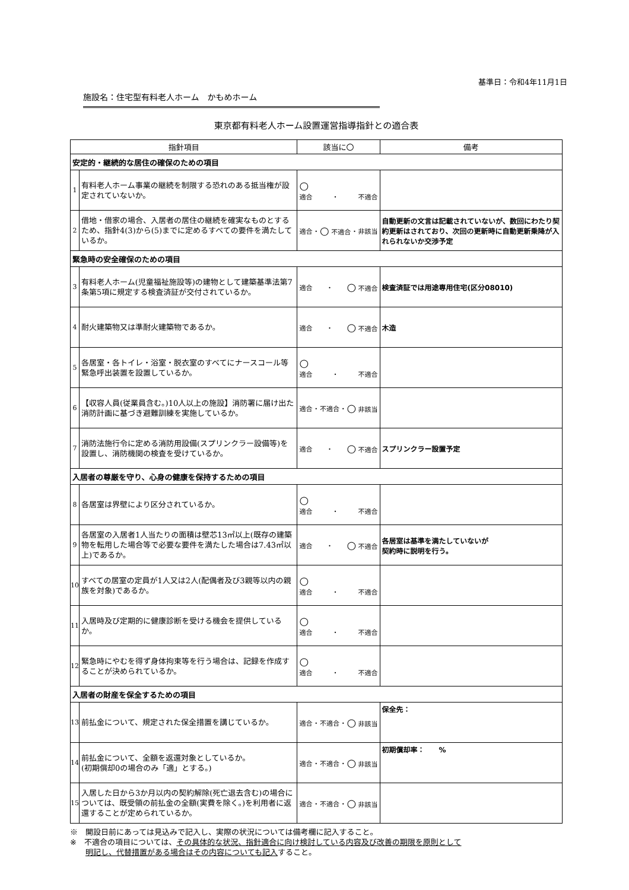基準日：令和4年11月1日
施設名：住宅型有料老人ホーム　かもめホーム
東京都有料老人ホーム設置運営指導指針との適合表
| 指針項目 | | 該当に〇 | 備考 |
| --- | --- | --- | --- |
| 安定的・継続的な居住の確保のための項目 | | | |
| 1 | 有料老人ホーム事業の継続を制限する恐れのある抵当権が設定されていないか。 | ○ 適合 ・ 不適合 | |
| 2 | 借地・借家の場合、入居者の居住の継続を確実なものとするため、指針4(3)から(5)までに定めるすべての要件を満たしているか。 | 適合 ・ ○ 不適合 ・ 非該当 | 自動更新の文言は記載されていないが、数回にわたり契約更新はされており、次回の更新時に自動更新乗降が入れられないか交渉予定 |
| 緊急時の安全確保のための項目 | | | |
| 3 | 有料老人ホーム(児童福祉施設等)の建物として建築基準法第7条第5項に規定する検査済証が交付されているか。 | 適合 ・ ○ 不適合 | 検査済証では用途専用住宅(区分08010) |
| 4 | 耐火建築物又は準耐火建築物であるか。 | 適合 ・ ○ 不適合 | 木造 |
| 5 | 各居室・各トイレ・浴室・脱衣室のすべてにナースコール等緊急呼出装置を設置しているか。 | ○ 適合 ・ 不適合 | |
| 6 | 【収容人員(従業員含む。)10人以上の施設】消防署に届け出た消防計画に基づき避難訓練を実施しているか。 | 適合 ・ 不適合 ・ ○ 非該当 | |
| 7 | 消防法施行令に定める消防用設備(スプリンクラー設備等)を設置し、消防機関の検査を受けているか。 | 適合 ・ ○ 不適合 | スプリンクラー設置予定 |
| 入居者の尊厳を守り、心身の健康を保持するための項目 | | | |
| 8 | 各居室は界壁により区分されているか。 | ○ 適合 ・ 不適合 | |
| 9 | 各居室の入居者1人当たりの面積は壁芯13㎡以上(既存の建築物を転用した場合等で必要な要件を満たした場合は7.43㎡以上)であるか。 | 適合 ・ ○ 不適合 | 各居室は基準を満たしていないが 契約時に説明を行う。 |
| 10 | すべての居室の定員が1人又は2人(配偶者及び3親等以内の親族を対象)であるか。 | ○ 適合 ・ 不適合 | |
| 11 | 入居時及び定期的に健康診断を受ける機会を提供しているか。 | ○ 適合 ・ 不適合 | |
| 12 | 緊急時にやむを得ず身体拘束等を行う場合は、記録を作成することが決められているか。 | ○ 適合 ・ 不適合 | |
| 入居者の財産を保全するための項目 | | | |
| 13 | 前払金について、規定された保全措置を講じているか。 | 適合 ・ 不適合 ・ ○ 非該当 | 保全先： |
| 14 | 前払金について、全額を返還対象としているか。 (初期償却0の場合のみ「適」とする。) | 適合 ・ 不適合 ・ ○ 非該当 | 初期償却率： % |
| 15 | 入居した日から3か月以内の契約解除(死亡退去含む)の場合については、既受領の前払金の全額(実費を除く。)を利用者に返還することが定められているか。 | 適合 ・ 不適合 ・ ○ 非該当 | |
※　開設日前にあっては見込みで記入し、実際の状況については備考欄に記入すること。
※　不適合の項目については、その具体的な状況、指針適合に向け検討している内容及び改善の期限を原則として
　　明記し、代替措置がある場合はその内容についても記入すること。